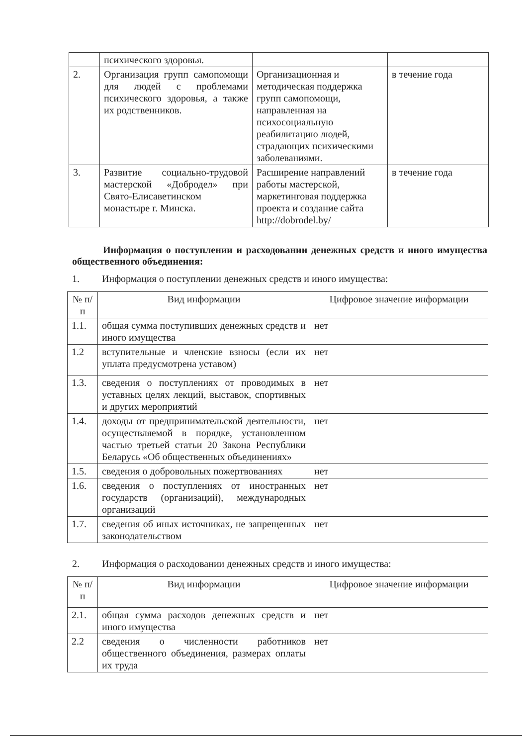| | психического здоровья. | | |
| 2. | Организация групп самопомощи для людей с проблемами психического здоровья, а также их родственников. | Организационная и методическая поддержка групп самопомощи, направленная на психосоциальную реабилитацию людей, страдающих психическими заболеваниями. | в течение года |
| 3. | Развитие социально-трудовой мастерской «Добродел» при Свято-Елисаветинском монастыре г. Минска. | Расширение направлений работы мастерской, маркетинговая поддержка проекта и создание сайта http://dobrodel.by/ | в течение года |
Информация о поступлении и расходовании денежных средств и иного имущества общественного объединения:
1. Информация о поступлении денежных средств и иного имущества:
| № п/п | Вид информации | Цифровое значение информации |
| --- | --- | --- |
| 1.1. | общая сумма поступивших денежных средств и иного имущества | нет |
| 1.2 | вступительные и членские взносы (если их уплата предусмотрена уставом) | нет |
| 1.3. | сведения о поступлениях от проводимых в уставных целях лекций, выставок, спортивных и других мероприятий | нет |
| 1.4. | доходы от предпринимательской деятельности, осуществляемой в порядке, установленном частью третьей статьи 20 Закона Республики Беларусь «Об общественных объединениях» | нет |
| 1.5. | сведения о добровольных пожертвованиях | нет |
| 1.6. | сведения о поступлениях от иностранных государств (организаций), международных организаций | нет |
| 1.7. | сведения об иных источниках, не запрещенных законодательством | нет |
2. Информация о расходовании денежных средств и иного имущества:
| № п/п | Вид информации | Цифровое значение информации |
| --- | --- | --- |
| 2.1. | общая сумма расходов денежных средств и иного имущества | нет |
| 2.2 | сведения о численности работников общественного объединения, размерах оплаты их труда | нет |